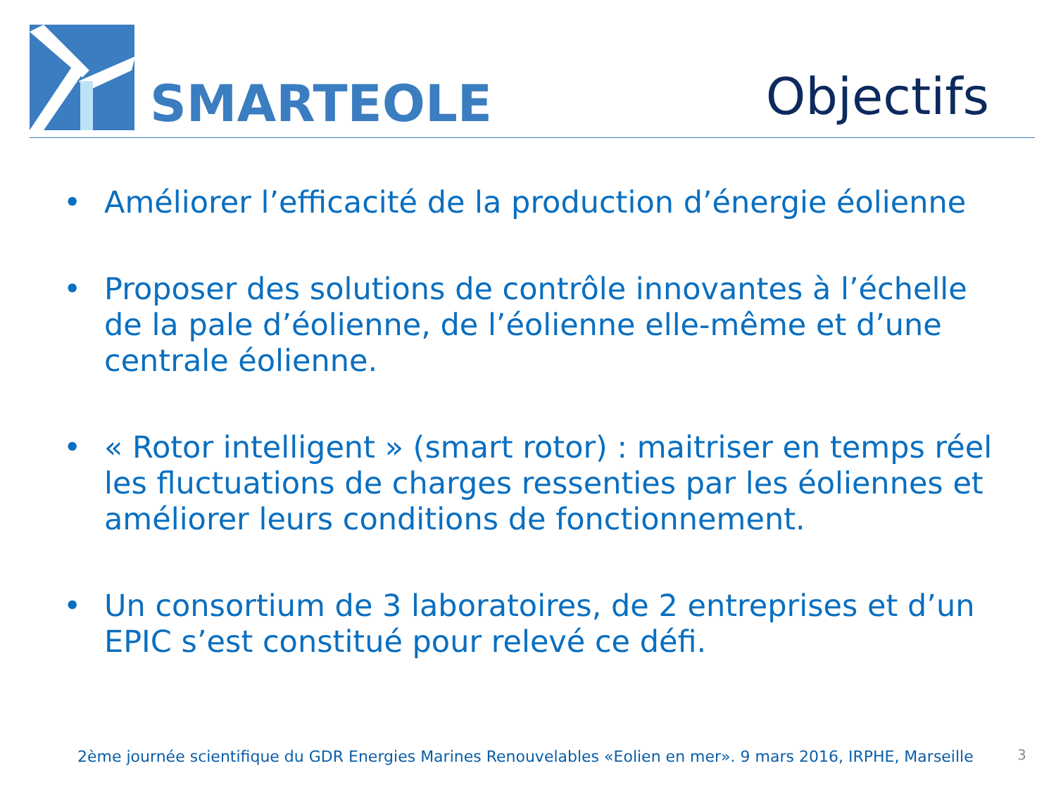SMARTEOLE
Objectifs
• Améliorer l’efficacité de la production d’énergie éolienne
• Proposer des solutions de contrôle innovantes à l’échelle de la pale d’éolienne, de l’éolienne elle-même et d’une centrale éolienne.
• « Rotor intelligent » (smart rotor) : maitriser en temps réel les fluctuations de charges ressenties par les éoliennes et améliorer leurs conditions de fonctionnement.
• Un consortium de 3 laboratoires, de 2 entreprises et d’un EPIC s’est constitué pour relevé ce défi.
2ème journée scientifique du GDR Energies Marines Renouvelables «Eolien en mer». 9 mars 2016, IRPHE, Marseille
3